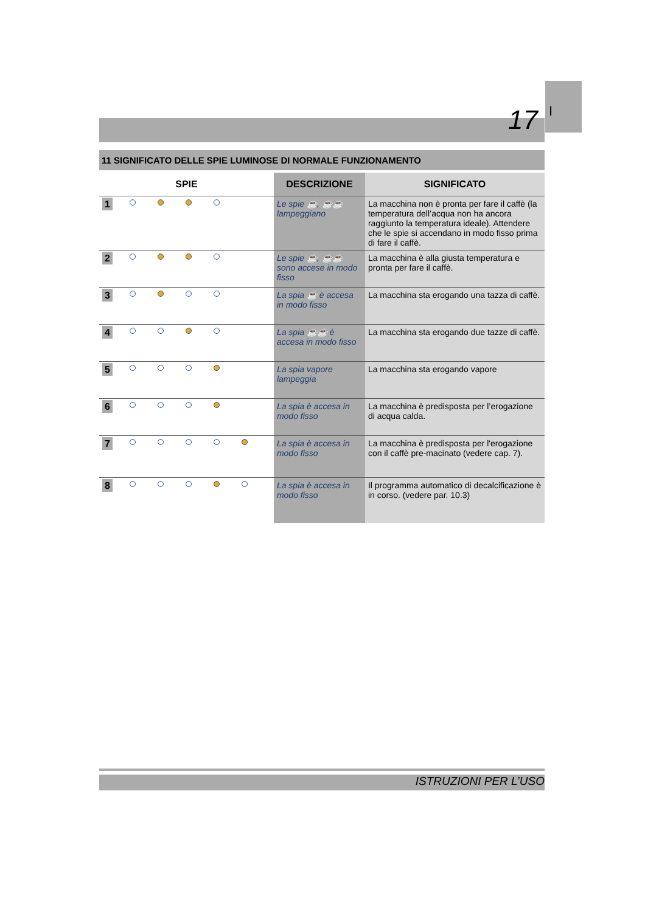I
17
11 SIGNIFICATO DELLE SPIE LUMINOSE DI NORMALE FUNZIONAMENTO
| SPIE | | DESCRIZIONE | SIGNIFICATO |
| --- | --- | --- | --- |
| 1 | | Le spie ☕, ☕☕ lampeggiano | La macchina non è pronta per fare il caffè (la temperatura dell’acqua non ha ancora raggiunto la temperatura ideale). Attendere che le spie si accendano in modo fisso prima di fare il caffè. |
| 2 | | Le spie ☕, ☕☕ sono accese in modo fisso | La macchina è alla giusta temperatura e pronta per fare il caffè. |
| 3 | | La spia ☕ è accesa in modo fisso | La macchina sta erogando una tazza di caffè. |
| 4 | | La spia ☕☕ è accesa in modo fisso | La macchina sta erogando due tazze di caffè. |
| 5 | | La spia vapore lampeggia | La macchina sta erogando vapore |
| 6 | | La spia è accesa in modo fisso | La macchina è predisposta per l’erogazione di acqua calda. |
| 7 | | La spia è accesa in modo fisso | La macchina è predisposta per l'erogazione con il caffè pre-macinato (vedere cap. 7). |
| 8 | | La spia è accesa in modo fisso | Il programma automatico di decalcificazione è in corso. (vedere par. 10.3) |
ISTRUZIONI PER L’USO